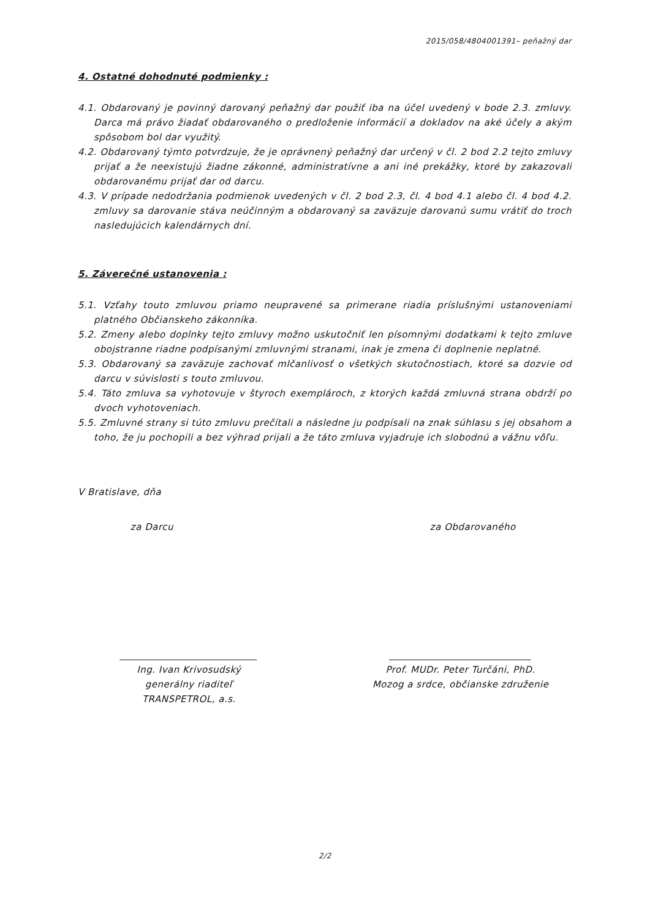2015/058/4804001391– peňažný dar
4. Ostatné dohodnuté podmienky :
4.1. Obdarovaný je povinný darovaný peňažný dar použiť iba na účel uvedený v bode 2.3. zmluvy. Darca má právo žiadať obdarovaného o predloženie informácií a dokladov na aké účely a akým spôsobom bol dar využitý.
4.2. Obdarovaný týmto potvrdzuje, že je oprávnený peňažný dar určený v čl. 2 bod 2.2 tejto zmluvy prijať a že neexistujú žiadne zákonné, administratívne a ani iné prekážky, ktoré by zakazovali obdarovanému prijať dar od darcu.
4.3. V prípade nedodržania podmienok uvedených v čl. 2 bod 2.3, čl. 4 bod 4.1 alebo čl. 4 bod 4.2. zmluvy sa darovanie stáva neúčinným a obdarovaný sa zaväzuje darovanú sumu vrátiť do troch nasledujúcich kalendárnych dní.
5. Záverečné ustanovenia :
5.1. Vzťahy touto zmluvou priamo neupravené sa primerane riadia príslušnými ustanoveniami platného Občianskeho zákonníka.
5.2. Zmeny alebo doplnky tejto zmluvy možno uskutočniť len písomnými dodatkami k tejto zmluve obojstranne riadne podpísanými zmluvnými stranami, inak je zmena či doplnenie neplatné.
5.3. Obdarovaný sa zaväzuje zachovať mlčanlivosť o všetkých skutočnostiach, ktoré sa dozvie od darcu v súvislosti s touto zmluvou.
5.4. Táto zmluva sa vyhotovuje v štyroch exemplároch, z ktorých každá zmluvná strana obdrží po dvoch vyhotoveniach.
5.5. Zmluvné strany si túto zmluvu prečítali a následne ju podpísali na znak súhlasu s jej obsahom a toho, že ju pochopili a bez výhrad prijali a že táto zmluva vyjadruje ich slobodnú a vážnu vôľu.
V Bratislave, dňa
za Darcu za Obdarovaného
____________________________
Ing. Ivan Krivosudský
generálny riaditeľ
TRANSPETROL, a.s.
_____________________________
Prof. MUDr. Peter Turčáni, PhD.
Mozog a srdce, občianske združenie
2/2